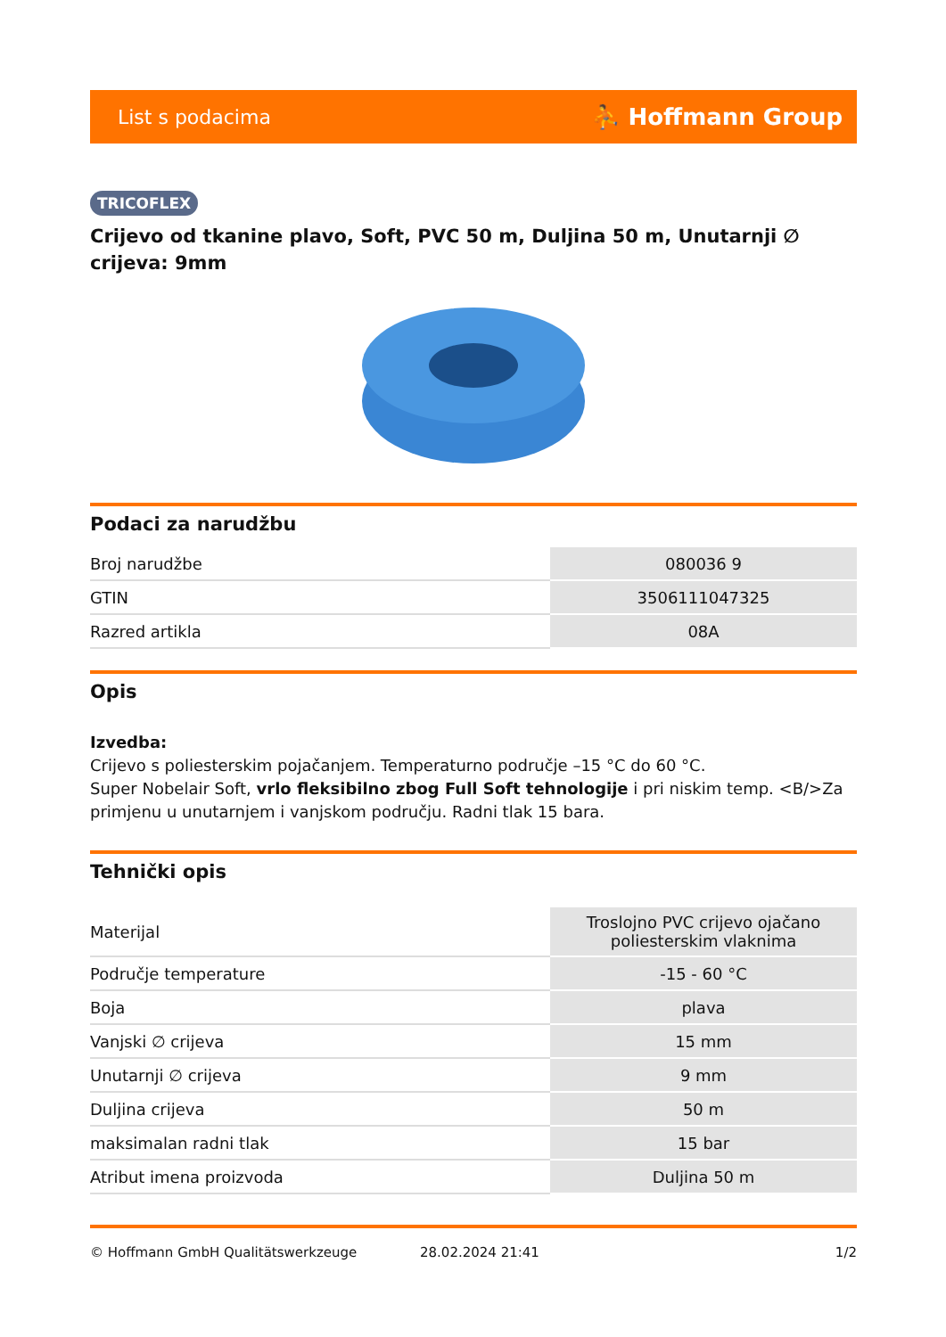List s podacima ⛹ Hoffmann Group
TRICOFLEX
Crijevo od tkanine plavo, Soft, PVC 50 m, Duljina 50 m, Unutarnji ∅ crijeva: 9mm
Podaci za narudžbu
| Broj narudžbe | 080036 9 |
| GTIN | 3506111047325 |
| Razred artikla | 08A |
Opis
Izvedba:
Crijevo s poliesterskim pojačanjem. Temperaturno područje –15 °C do 60 °C.
Super Nobelair Soft, vrlo fleksibilno zbog Full Soft tehnologije i pri niskim temp. <B/>Za primjenu u unutarnjem i vanjskom području. Radni tlak 15 bara.
Tehnički opis
| Materijal | Troslojno PVC crijevo ojačano poliesterskim vlaknima |
| Područje temperature | -15 - 60 °C |
| Boja | plava |
| Vanjski ∅ crijeva | 15 mm |
| Unutarnji ∅ crijeva | 9 mm |
| Duljina crijeva | 50 m |
| maksimalan radni tlak | 15 bar |
| Atribut imena proizvoda | Duljina 50 m |
© Hoffmann GmbH Qualitätswerkzeuge 28.02.2024 21:41 1/2